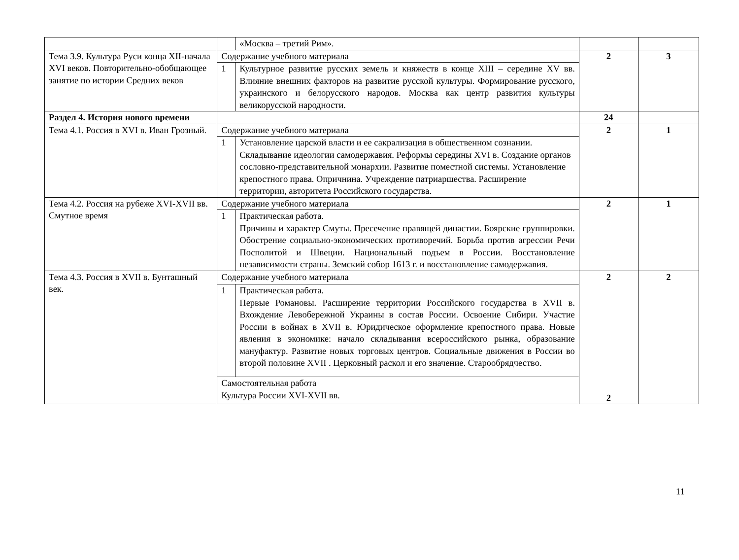| | | «Москва – третий Рим». | | |
| Тема 3.9. Культура Руси конца XII-начала XVI веков. Повторительно-обобщающее занятие по истории Средних веков | Содержание учебного материала | | 2 | 3 |
| | 1 | Культурное развитие русских земель и княжеств в конце XIII – середине XV вв. Влияние внешних факторов на развитие русской культуры. Формирование русского, украинского и белорусского народов. Москва как центр развития культуры великорусской народности. | | |
| Раздел 4. История нового времени | | | 24 | |
| Тема 4.1. Россия в XVI в. Иван Грозный. | Содержание учебного материала | | 2 | 1 |
| | 1 | Установление царской власти и ее сакрализация в общественном сознании. Складывание идеологии самодержавия. Реформы середины XVI в. Создание органов сословно-представительной монархии. Развитие поместной системы. Установление крепостного права. Опричнина. Учреждение патриаршества. Расширение территории, авторитета Российского государства. | | |
| Тема 4.2. Россия на рубеже XVI-XVII вв. Смутное время | Содержание учебного материала | | 2 | 1 |
| | 1 | Практическая работа. Причины и характер Смуты. Пресечение правящей династии. Боярские группировки. Обострение социально-экономических противоречий. Борьба против агрессии Речи Посполитой и Швеции. Национальный подъем в России. Восстановление независимости страны. Земский собор 1613 г. и восстановление самодержавия. | | |
| Тема 4.3. Россия в XVII в. Бунташный век. | Содержание учебного материала | | 2 2 | 2 |
| | 1 | Практическая работа. Первые Романовы. Расширение территории Российского государства в XVII в. Вхождение Левобережной Украины в состав России. Освоение Сибири. Участие России в войнах в XVII в. Юридическое оформление крепостного права. Новые явления в экономике: начало складывания всероссийского рынка, образование мануфактур. Развитие новых торговых центров. Социальные движения в России во второй половине XVII . Церковный раскол и его значение. Старообрядчество. | | |
| | Самостоятельная работа Культура России XVI-XVII вв. | | | |
11